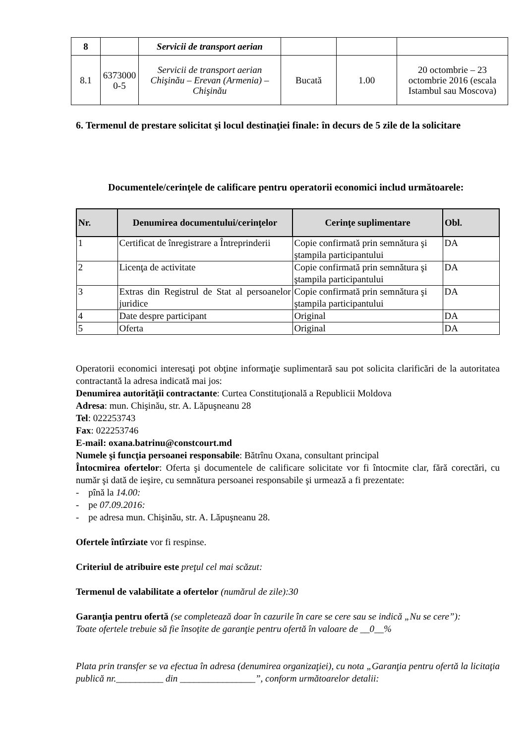| 8 | | Servicii de transport aerian | | | |
| 8.1 | 6373000 0-5 | Servicii de transport aerian Chişinău – Erevan (Armenia) – Chişinău | Bucată | 1.00 | 20 octombrie – 23 octombrie 2016 (escala Istambul sau Moscova) |
6. Termenul de prestare solicitat şi locul destinaţiei finale: în decurs de 5 zile de la solicitare
Documentele/cerinţele de calificare pentru operatorii economici includ următoarele:
| Nr. | Denumirea documentului/cerinţelor | Cerinţe suplimentare | Obl. |
| --- | --- | --- | --- |
| 1 | Certificat de înregistrare a Întreprinderii | Copie confirmată prin semnătura şi ştampila participantului | DA |
| 2 | Licenţa de activitate | Copie confirmată prin semnătura şi ştampila participantului | DA |
| 3 | Extras din Registrul de Stat al persoanelor juridice | Copie confirmată prin semnătura şi ştampila participantului | DA |
| 4 | Date despre participant | Original | DA |
| 5 | Oferta | Original | DA |
Operatorii economici interesaţi pot obţine informaţie suplimentară sau pot solicita clarificări de la autoritatea contractantă la adresa indicată mai jos:
Denumirea autorităţii contractante: Curtea Constituţională a Republicii Moldova
Adresa: mun. Chişinău, str. A. Lăpuşneanu 28
Tel: 022253743
Fax: 022253746
E-mail: oxana.batrinu@constcourt.md
Numele şi funcţia persoanei responsabile: Bătrînu Oxana, consultant principal
Întocmirea ofertelor: Oferta şi documentele de calificare solicitate vor fi întocmite clar, fără corectări, cu număr şi dată de ieşire, cu semnătura persoanei responsabile şi urmează a fi prezentate:
- pînă la 14.00:
- pe 07.09.2016:
- pe adresa mun. Chişinău, str. A. Lăpuşneanu 28.
Ofertele întîrziate vor fi respinse.
Criteriul de atribuire este preţul cel mai scăzut:
Termenul de valabilitate a ofertelor (numărul de zile):30
Garanţia pentru ofertă (se completează doar în cazurile în care se cere sau se indică „Nu se cere”):
Toate ofertele trebuie să fie însoţite de garanţie pentru ofertă în valoare de __0__%
Plata prin transfer se va efectua în adresa (denumirea organizaţiei), cu nota „Garanţia pentru ofertă la licitaţia publică nr.__________ din ________________”, conform următoarelor detalii: